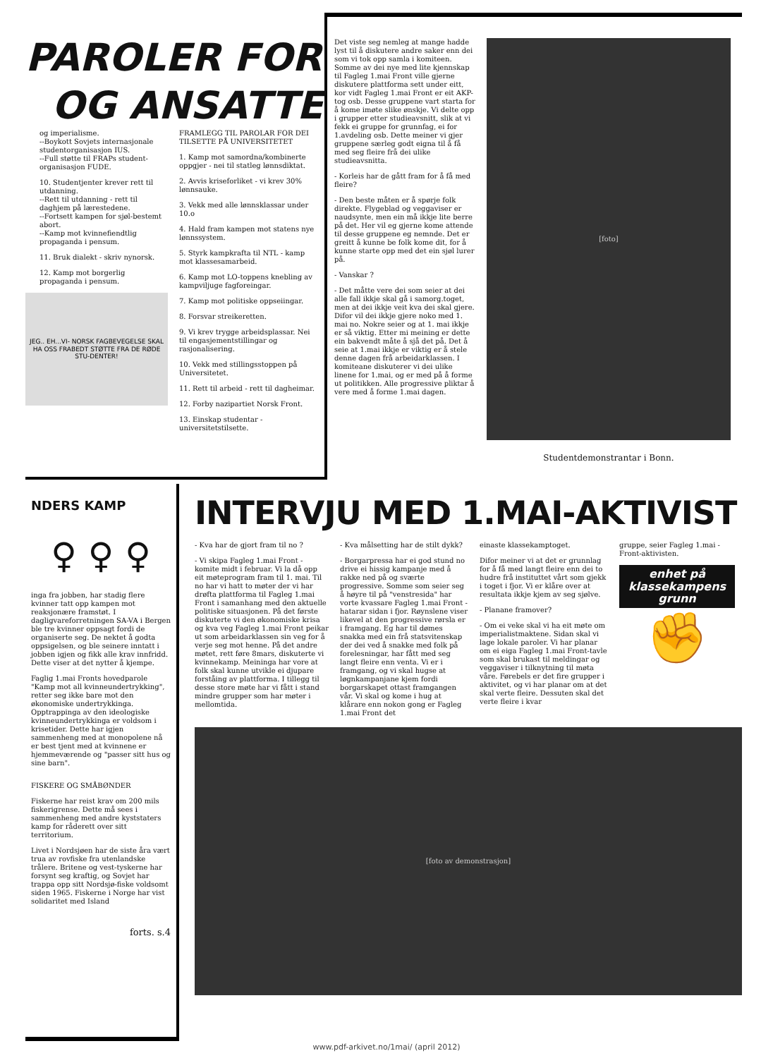PAROLER FOR
OG ANSATTE
og imperialisme.
--Boykott Sovjets internasjonale studentorganisasjon IUS.
--Full støtte til FRAPs student-organisasjon FUDE.
10. Studentjenter krever rett til utdanning.
--Rett til utdanning - rett til daghjem på lærestedene.
--Fortsett kampen for sjøl-bestemt abort.
--Kamp mot kvinnefiendtlig propaganda i pensum.
11. Bruk dialekt - skriv nynorsk.
12. Kamp mot borgerlig propaganda i pensum.
JEG.. EH...VI- NORSK FAGBEVEGELSE SKAL HA OSS FRABEDT STØTTE FRA DE RØDE STU-DENTER!
FRAMLEGG TIL PAROLAR FOR DEI TILSETTE PÅ UNIVERSITETET
1. Kamp mot samordna/kombinerte oppgjer - nei til statleg lønnsdiktat.
2. Avvis kriseforliket - vi krev 30% lønnsauke.
3. Vekk med alle lønnsklassar under 10.o
4. Hald fram kampen mot statens nye lønnssystem.
5. Styrk kampkrafta til NTL - kamp mot klassesamarbeid.
6. Kamp mot LO-toppens knebling av kampviljuge fagforeingar.
7. Kamp mot politiske oppseiingar.
8. Forsvar streikeretten.
9. Vi krev trygge arbeidsplassar. Nei til engasjementstillingar og rasjonalisering.
10. Vekk med stillingsstoppen på Universitetet.
11. Rett til arbeid - rett til dagheimar.
12. Forby nazipartiet Norsk Front.
13. Einskap studentar - universitetstilsette.
Det viste seg nemleg at mange hadde lyst til å diskutere andre saker enn dei som vi tok opp samla i komiteen. Somme av dei nye med lite kjennskap til Fagleg 1.mai Front ville gjerne diskutere plattforma sett under eitt, kor vidt Fagleg 1.mai Front er eit AKP-tog osb. Desse gruppene vart starta for å kome imøte slike ønskje. Vi delte opp i grupper etter studieavsnitt, slik at vi fekk ei gruppe for grunnfag, ei for 1.avdeling osb. Dette meiner vi gjer gruppene særleg godt eigna til å få med seg fleire frå dei ulike studieavsnitta.
- Korleis har de gått fram for å få med fleire?
- Den beste måten er å spørje folk direkte. Flygeblad og veggaviser er naudsynte, men ein må ikkje lite berre på det. Her vil eg gjerne kome attende til desse gruppene eg nemnde. Det er greitt å kunne be folk kome dit, for å kunne starte opp med det ein sjøl lurer på.
- Vanskar ?
- Det måtte vere dei som seier at dei alle fall ikkje skal gå i samorg.toget, men at dei ikkje veit kva dei skal gjere. Difor vil dei ikkje gjere noko med 1. mai no. Nokre seier og at 1. mai ikkje er så viktig. Etter mi meining er dette ein bakvendt måte å sjå det på. Det å seie at 1.mai ikkje er viktig er å stele denne dagen frå arbeidarklassen. I komiteane diskuterer vi dei ulike linene for 1.mai, og er med på å forme ut politikken. Alle progressive pliktar å vere med å forme 1.mai dagen.
[foto]
Studentdemonstrantar i Bonn.
NDERS KAMP
♀ ♀ ♀
inga fra jobben, har stadig flere kvinner tatt opp kampen mot reaksjonære framstøt. I dagligvareforretningen SA-VA i Bergen ble tre kvinner oppsagt fordi de organiserte seg. De nektet å godta oppsigelsen, og ble seinere inntatt i jobben igjen og fikk alle krav innfridd. Dette viser at det nytter å kjempe.
Faglig 1.mai Fronts hovedparole "Kamp mot all kvinneundertrykking", retter seg ikke bare mot den økonomiske undertrykkinga. Opptrappinga av den ideologiske kvinneundertrykkinga er voldsom i krisetider. Dette har igjen sammenheng med at monopolene nå er best tjent med at kvinnene er hjemmeværende og "passer sitt hus og sine barn".
FISKERE OG SMÅBØNDER
Fiskerne har reist krav om 200 mils fiskerigrense. Dette må sees i sammenheng med andre kyststaters kamp for råderett over sitt territorium.
Livet i Nordsjøen har de siste åra vært trua av rovfiske fra utenlandske trålere. Britene og vest-tyskerne har forsynt seg kraftig, og Sovjet har trappa opp sitt Nordsjø-fiske voldsomt siden 1965. Fiskerne i Norge har vist solidaritet med Island
forts. s.4
INTERVJU MED 1.MAI-AKTIVIST
- Kva har de gjort fram til no ?
- Vi skipa Fagleg 1.mai Front - komite midt i februar. Vi la då opp eit møteprogram fram til 1. mai. Til no har vi hatt to møter der vi har drøfta plattforma til Fagleg 1.mai Front i samanhang med den aktuelle politiske situasjonen. På det første diskuterte vi den økonomiske krisa og kva veg Fagleg 1.mai Front peikar ut som arbeidarklassen sin veg for å verje seg mot henne. På det andre møtet, rett føre 8mars, diskuterte vi kvinnekamp. Meininga har vore at folk skal kunne utvikle ei djupare forståing av plattforma. I tillegg til desse store møte har vi fått i stand mindre grupper som har møter i mellomtida.
- Kva målsetting har de stilt dykk?
- Borgarpressa har ei god stund no drive ei hissig kampanje med å rakke ned på og sværte progressive. Somme som seier seg å høyre til på "venstresida" har vorte kvassare Fagleg 1.mai Front - hatarar sidan i fjor. Røynslene viser likevel at den progressive rørsla er i framgang. Eg har til dømes snakka med ein frå statsvitenskap der dei ved å snakke med folk på forelesningar, har fått med seg langt fleire enn venta. Vi er i framgang, og vi skal hugse at løgnkampanjane kjem fordi borgarskapet ottast framgangen vår. Vi skal og kome i hug at klårare enn nokon gong er Fagleg 1.mai Front det
einaste klassekamptoget.
Difor meiner vi at det er grunnlag for å få med langt fleire enn dei to hudre frå instituttet vårt som gjekk i toget i fjor. Vi er klåre over at resultata ikkje kjem av seg sjølve.
- Planane framover?
- Om ei veke skal vi ha eit møte om imperialistmaktene. Sidan skal vi lage lokale paroler. Vi har planar om ei eiga Fagleg 1.mai Front-tavle som skal brukast til meldingar og veggaviser i tilknytning til møta våre. Førebels er det fire grupper i aktivitet, og vi har planar om at det skal verte fleire. Dessuten skal det verte fleire i kvar
gruppe, seier Fagleg 1.mai - Front-aktivisten.
enhet på klassekampens grunn
✊
[foto av demonstrasjon]
www.pdf-arkivet.no/1mai/ (april 2012)